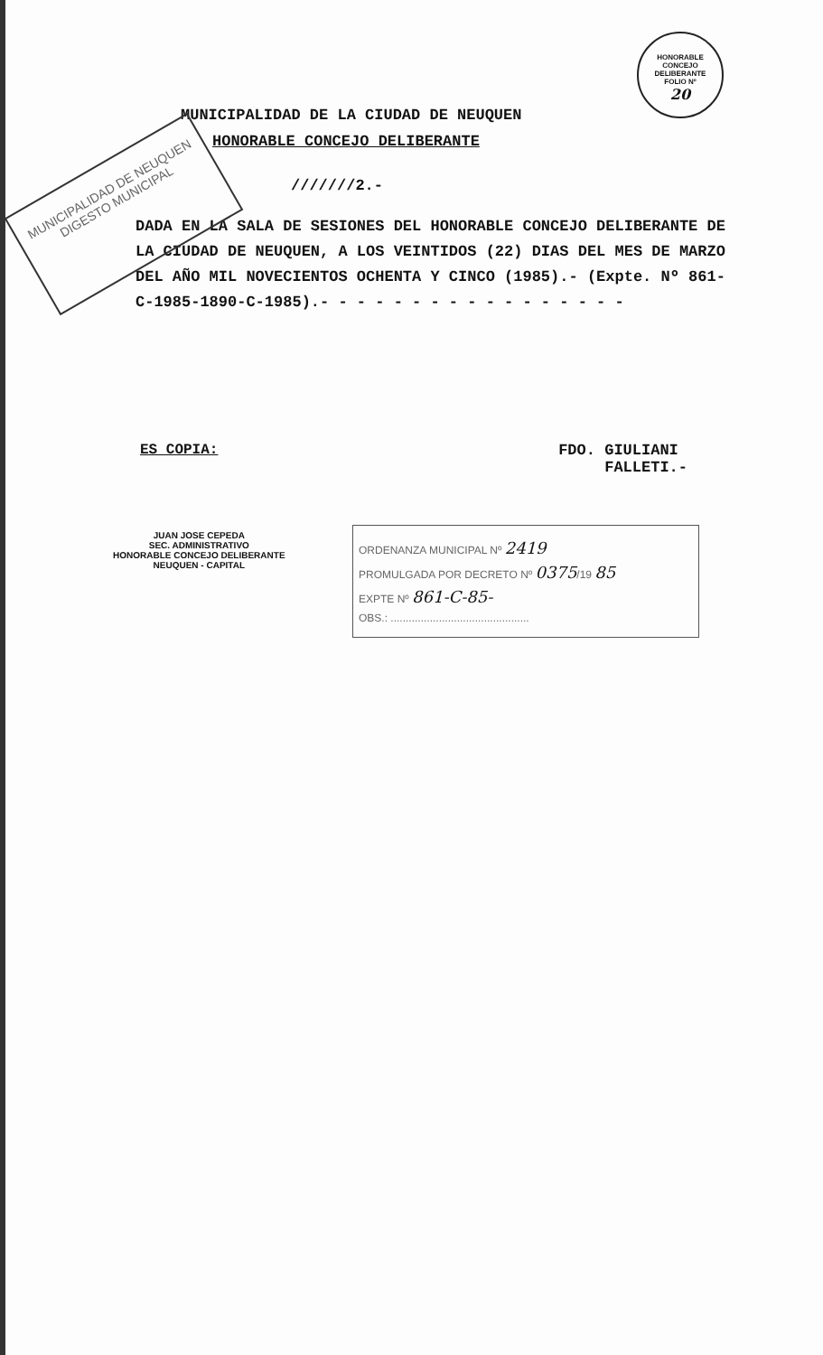HONORABLE CONCEJO DELIBERANTE
FOLIO Nº
20
MUNICIPALIDAD DE NEUQUEN
DIGESTO MUNICIPAL
MUNICIPALIDAD DE LA CIUDAD DE NEUQUEN
HONORABLE CONCEJO DELIBERANTE
///////2.-
DADA EN LA SALA DE SESIONES DEL HONORABLE CONCEJO DELIBERANTE DE LA CIUDAD DE NEUQUEN, A LOS VEINTIDOS (22) DIAS DEL MES DE MARZO DEL AÑO MIL NOVECIENTOS OCHENTA Y CINCO (1985).- (Expte. Nº 861-C-1985-1890-C-1985).- - - - - - - - - - - - - - - - -
ES COPIA:
JUAN JOSE CEPEDA
SEC. ADMINISTRATIVO
HONORABLE CONCEJO DELIBERANTE
NEUQUEN - CAPITAL
FDO. GIULIANI
FALLETI.-
ORDENANZA MUNICIPAL Nº 2419
PROMULGADA POR DECRETO Nº 0375/19 85
EXPTE Nº 861-C-85-
OBS.: ..............................................